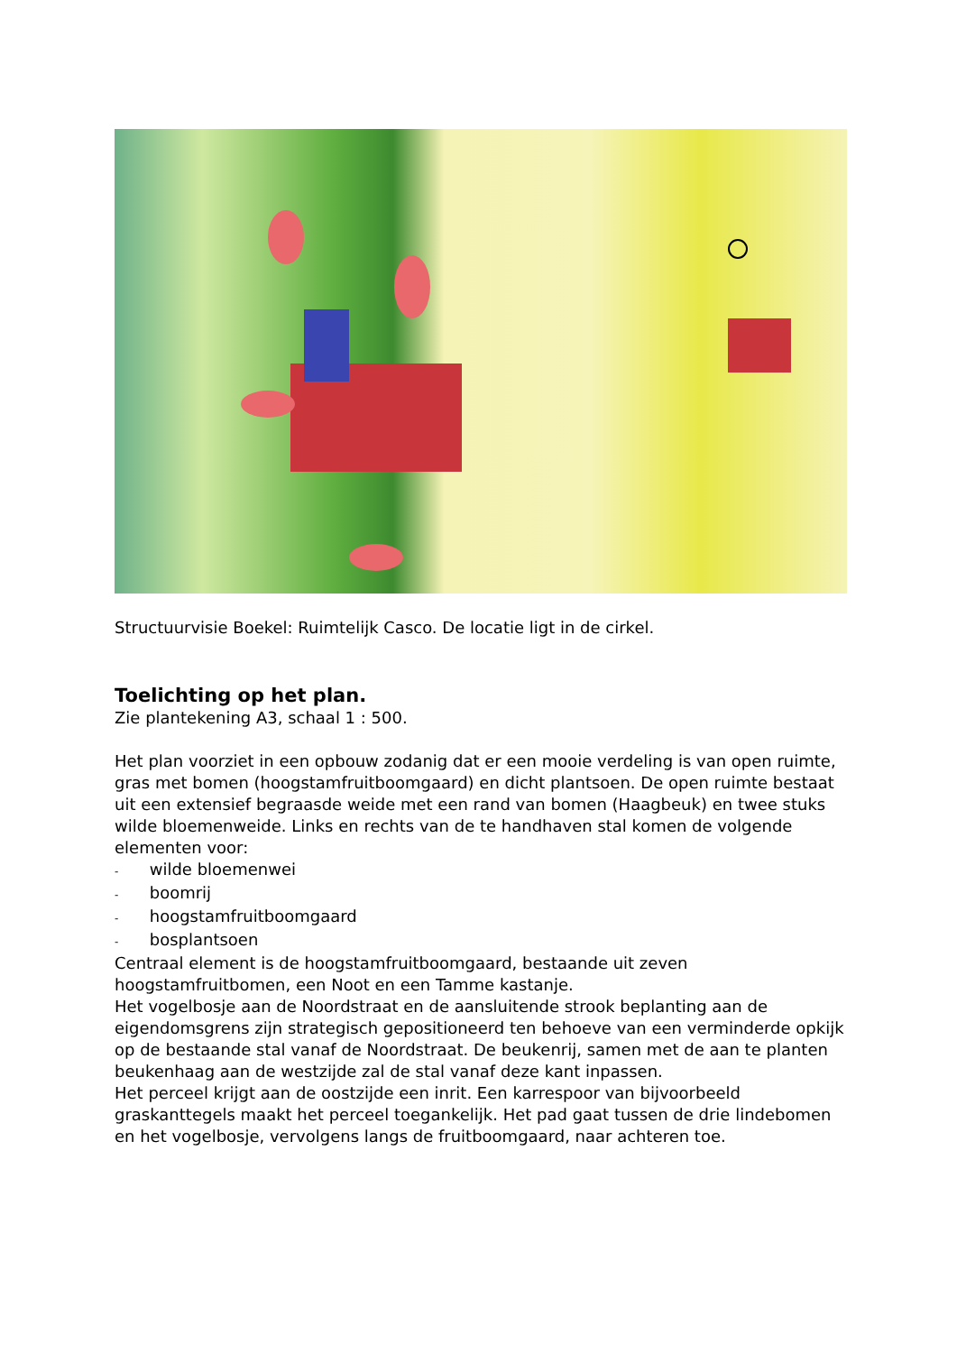Structuurvisie Boekel: Ruimtelijk Casco. De locatie ligt in de cirkel.
Toelichting op het plan.
Zie plantekening A3, schaal 1 : 500.
Het plan voorziet in een opbouw zodanig dat er een mooie verdeling is van open ruimte, gras met bomen (hoogstamfruitboomgaard) en dicht plantsoen. De open ruimte bestaat uit een extensief begraasde weide met een rand van bomen (Haagbeuk) en twee stuks wilde bloemenweide. Links en rechts van de te handhaven stal komen de volgende elementen voor:
- wilde bloemenwei
- boomrij
- hoogstamfruitboomgaard
- bosplantsoen
Centraal element is de hoogstamfruitboomgaard, bestaande uit zeven hoogstamfruitbomen, een Noot en een Tamme kastanje.
Het vogelbosje aan de Noordstraat en de aansluitende strook beplanting aan de eigendomsgrens zijn strategisch gepositioneerd ten behoeve van een verminderde opkijk op de bestaande stal vanaf de Noordstraat. De beukenrij, samen met de aan te planten beukenhaag aan de westzijde zal de stal vanaf deze kant inpassen.
Het perceel krijgt aan de oostzijde een inrit. Een karrespoor van bijvoorbeeld graskanttegels maakt het perceel toegankelijk. Het pad gaat tussen de drie lindebomen en het vogelbosje, vervolgens langs de fruitboomgaard, naar achteren toe.